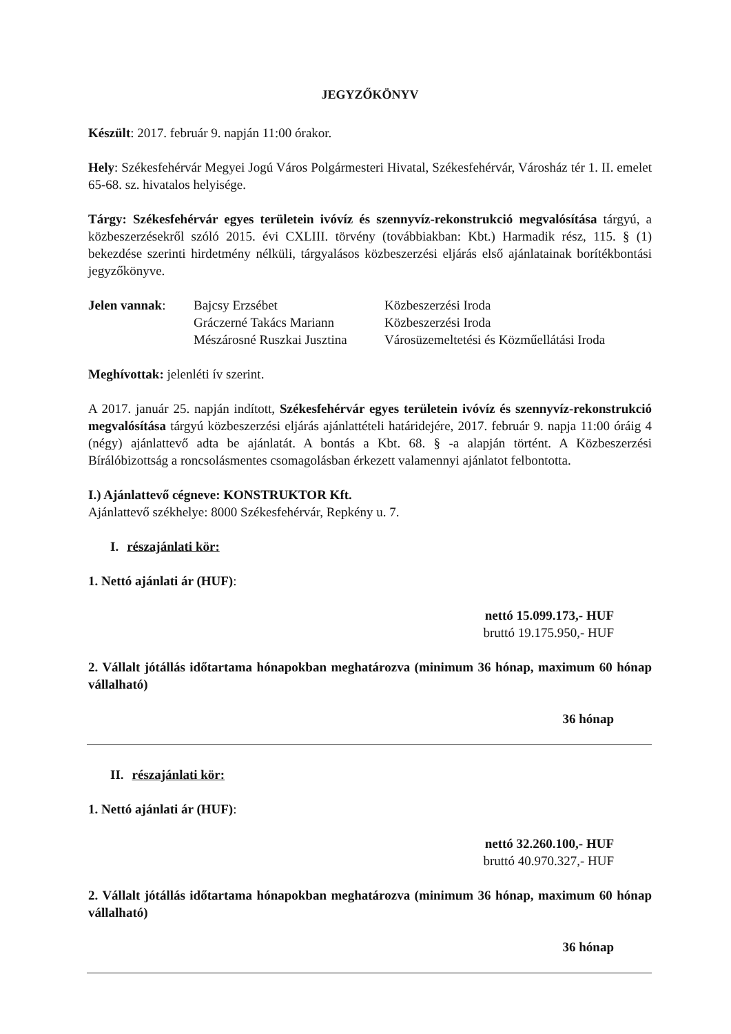JEGYZŐKÖNYV
Készült: 2017. február 9. napján 11:00 órakor.
Hely: Székesfehérvár Megyei Jogú Város Polgármesteri Hivatal, Székesfehérvár, Városház tér 1. II. emelet 65-68. sz. hivatalos helyisége.
Tárgy: Székesfehérvár egyes területein ivóvíz és szennyvíz-rekonstrukció megvalósítása tárgyú, a közbeszerzésekről szóló 2015. évi CXLIII. törvény (továbbiakban: Kbt.) Harmadik rész, 115. § (1) bekezdése szerinti hirdetmény nélküli, tárgyalásos közbeszerzési eljárás első ajánlatainak borítékbontási jegyzőkönyve.
Jelen vannak: Bajcsy Erzsébet
Gráczerné Takács Mariann
Mészárosné Ruszkai Jusztina
Közbeszerzési Iroda
Közbeszerzési Iroda
Városüzemeltetési és Közműellátási Iroda
Meghívottak: jelenléti ív szerint.
A 2017. január 25. napján indított, Székesfehérvár egyes területein ivóvíz és szennyvíz-rekonstrukció megvalósítása tárgyú közbeszerzési eljárás ajánlattételi határidejére, 2017. február 9. napja 11:00 óráig 4 (négy) ajánlattevő adta be ajánlatát. A bontás a Kbt. 68. § -a alapján történt. A Közbeszerzési Bírálóbizottság a roncsolásmentes csomagolásban érkezett valamennyi ajánlatot felbontotta.
I.) Ajánlattevő cégneve: KONSTRUKTOR Kft.
Ajánlattevő székhelye: 8000 Székesfehérvár, Repkény u. 7.
I. részajánlati kör:
1. Nettó ajánlati ár (HUF):
nettó 15.099.173,- HUF
bruttó 19.175.950,- HUF
2. Vállalt jótállás időtartama hónapokban meghatározva (minimum 36 hónap, maximum 60 hónap vállalható)
36 hónap
II. részajánlati kör:
1. Nettó ajánlati ár (HUF):
nettó 32.260.100,- HUF
bruttó 40.970.327,- HUF
2. Vállalt jótállás időtartama hónapokban meghatározva (minimum 36 hónap, maximum 60 hónap vállalható)
36 hónap